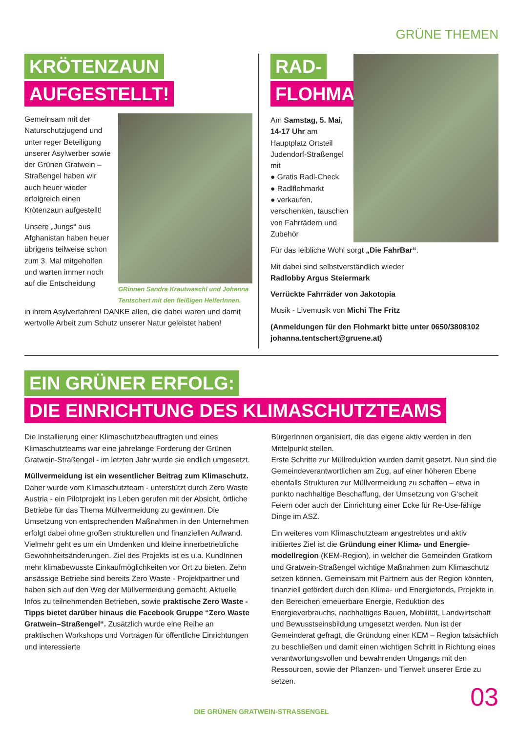GRÜNE THEMEN
KRÖTENZAUN
AUFGESTELLT!
Gemeinsam mit der Naturschutzjugend und unter reger Beteiligung unserer Asylwerber sowie der Grünen Gratwein – Straßengel haben wir auch heuer wieder erfolgreich einen Krötenzaun aufgestellt!
Unsere „Jungs“ aus Afghanistan haben heuer übrigens teilweise schon zum 3. Mal mitgeholfen und warten immer noch auf die Entscheidung
GRinnen Sandra Krautwaschl und Johanna Tentschert mit den fleißigen HelferInnen.
in ihrem Asylverfahren! DANKE allen, die dabei waren und damit wertvolle Arbeit zum Schutz unserer Natur geleistet haben!
RAD-
FLOHMARKT
Am Samstag, 5. Mai, 14-17 Uhr am Hauptplatz Ortsteil Judendorf-Straßengel mit
● Gratis Radl-Check
● Radlflohmarkt
● verkaufen, verschenken, tauschen von Fahrrädern und Zubehör
Für das leibliche Wohl sorgt „Die FahrBar“.
Mit dabei sind selbstverständlich wieder
Radlobby Argus Steiermark
Verrückte Fahrräder von Jakotopia
Musik - Livemusik von Michi The Fritz
(Anmeldungen für den Flohmarkt bitte unter 0650/3808102 johanna.tentschert@gruene.at)
EIN GRÜNER ERFOLG:
DIE EINRICHTUNG DES KLIMASCHUTZTEAMS
Die Installierung einer Klimaschutzbeauftragten und eines Klimaschutzteams war eine jahrelange Forderung der Grünen Gratwein-Straßengel - im letzten Jahr wurde sie endlich umgesetzt.
Müllvermeidung ist ein wesentlicher Beitrag zum Klimaschutz. Daher wurde vom Klimaschutzteam - unterstützt durch Zero Waste Austria - ein Pilotprojekt ins Leben gerufen mit der Absicht, örtliche Betriebe für das Thema Müllvermeidung zu gewinnen. Die Umsetzung von entsprechenden Maßnahmen in den Unternehmen erfolgt dabei ohne großen strukturellen und finanziellen Aufwand. Vielmehr geht es um ein Umdenken und kleine innerbetriebliche Gewohnheitsänderungen. Ziel des Projekts ist es u.a. KundInnen mehr klimabewusste Einkaufmöglichkeiten vor Ort zu bieten. Zehn ansässige Betriebe sind bereits Zero Waste - Projektpartner und haben sich auf den Weg der Müllvermeidung gemacht. Aktuelle Infos zu teilnehmenden Betrieben, sowie praktische Zero Waste - Tipps bietet darüber hinaus die Facebook Gruppe “Zero Waste Gratwein–Straßengel“. Zusätzlich wurde eine Reihe an praktischen Workshops und Vorträgen für öffentliche Einrichtungen und interessierte
BürgerInnen organisiert, die das eigene aktiv werden in den Mittelpunkt stellen.
Erste Schritte zur Müllreduktion wurden damit gesetzt. Nun sind die Gemeindeverantwortlichen am Zug, auf einer höheren Ebene ebenfalls Strukturen zur Müllvermeidung zu schaffen – etwa in punkto nachhaltige Beschaffung, der Umsetzung von G‘scheit Feiern oder auch der Einrichtung einer Ecke für Re-Use-fähige Dinge im ASZ.
Ein weiteres vom Klimaschutzteam angestrebtes und aktiv initiiertes Ziel ist die Gründung einer Klima- und Energie­modellregion (KEM-Region), in welcher die Gemeinden Gratkorn und Gratwein-Straßengel wichtige Maßnahmen zum Klimaschutz setzen können. Gemeinsam mit Partnern aus der Region könnten, finanziell gefördert durch den Klima- und Energiefonds, Projekte in den Bereichen erneuerbare Energie, Reduktion des Energieverbrauchs, nachhaltiges Bauen, Mo­bilität, Landwirtschaft und Bewusstseinsbildung umgesetzt werden. Nun ist der Gemeinderat gefragt, die Gründung einer KEM – Region tatsächlich zu beschließen und damit einen wichtigen Schritt in Richtung eines verantwortungsvollen und bewahrenden Umgangs mit den Ressourcen, sowie der Pflan­zen- und Tierwelt unserer Erde zu setzen.
DIE GRÜNEN GRATWEIN-STRASSENGEL 03